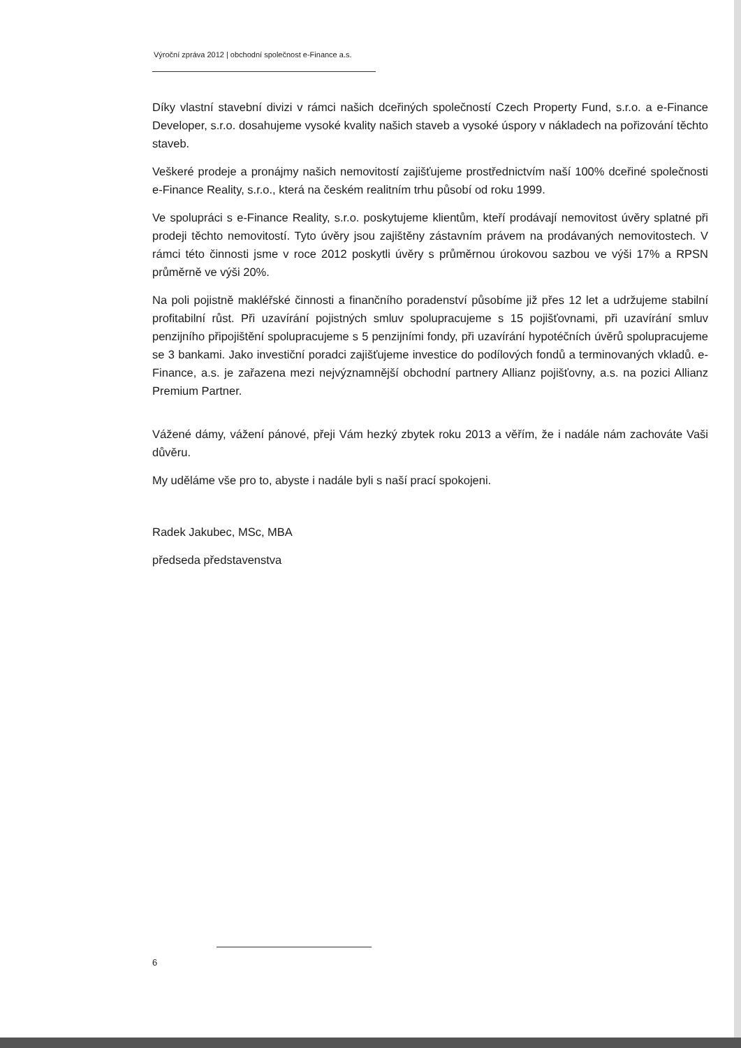Výroční zpráva 2012 | obchodní společnost e-Finance a.s.
Díky vlastní stavební divizi v rámci našich dceřiných společností Czech Property Fund, s.r.o. a e-Finance Developer, s.r.o. dosahujeme vysoké kvality našich staveb a vysoké úspory v nákladech na pořizování těchto staveb.
Veškeré prodeje a pronájmy našich nemovitostí zajišťujeme prostřednictvím naší 100% dceřiné společnosti e-Finance Reality, s.r.o., která na českém realitním trhu působí od roku 1999.
Ve spolupráci s e-Finance Reality, s.r.o. poskytujeme klientům, kteří prodávají nemovitost úvěry splatné při prodeji těchto nemovitostí. Tyto úvěry jsou zajištěny zástavním právem na prodávaných nemovitostech. V rámci této činnosti jsme v roce 2012 poskytli úvěry s průměrnou úrokovou sazbou ve výši 17% a RPSN průměrně ve výši 20%.
Na poli pojistně makléřské činnosti a finančního poradenství působíme již přes 12 let a udržujeme stabilní profitabilní růst. Při uzavírání pojistných smluv spolupracujeme s 15 pojišťovnami, při uzavírání smluv penzijního připojištění spolupracujeme s 5 penzijními fondy, při uzavírání hypotéčních úvěrů spolupracujeme se 3 bankami. Jako investiční poradci zajišťujeme investice do podílových fondů a terminovaných vkladů. e-Finance, a.s. je zařazena mezi nejvýznamnější obchodní partnery Allianz pojišťovny, a.s. na pozici Allianz Premium Partner.
Vážené dámy, vážení pánové, přeji Vám hezký zbytek roku 2013 a věřím, že i nadále nám zachováte Vaši důvěru.
My uděláme vše pro to, abyste i nadále byli s naší prací spokojeni.
Radek Jakubec, MSc, MBA
předseda představenstva
6